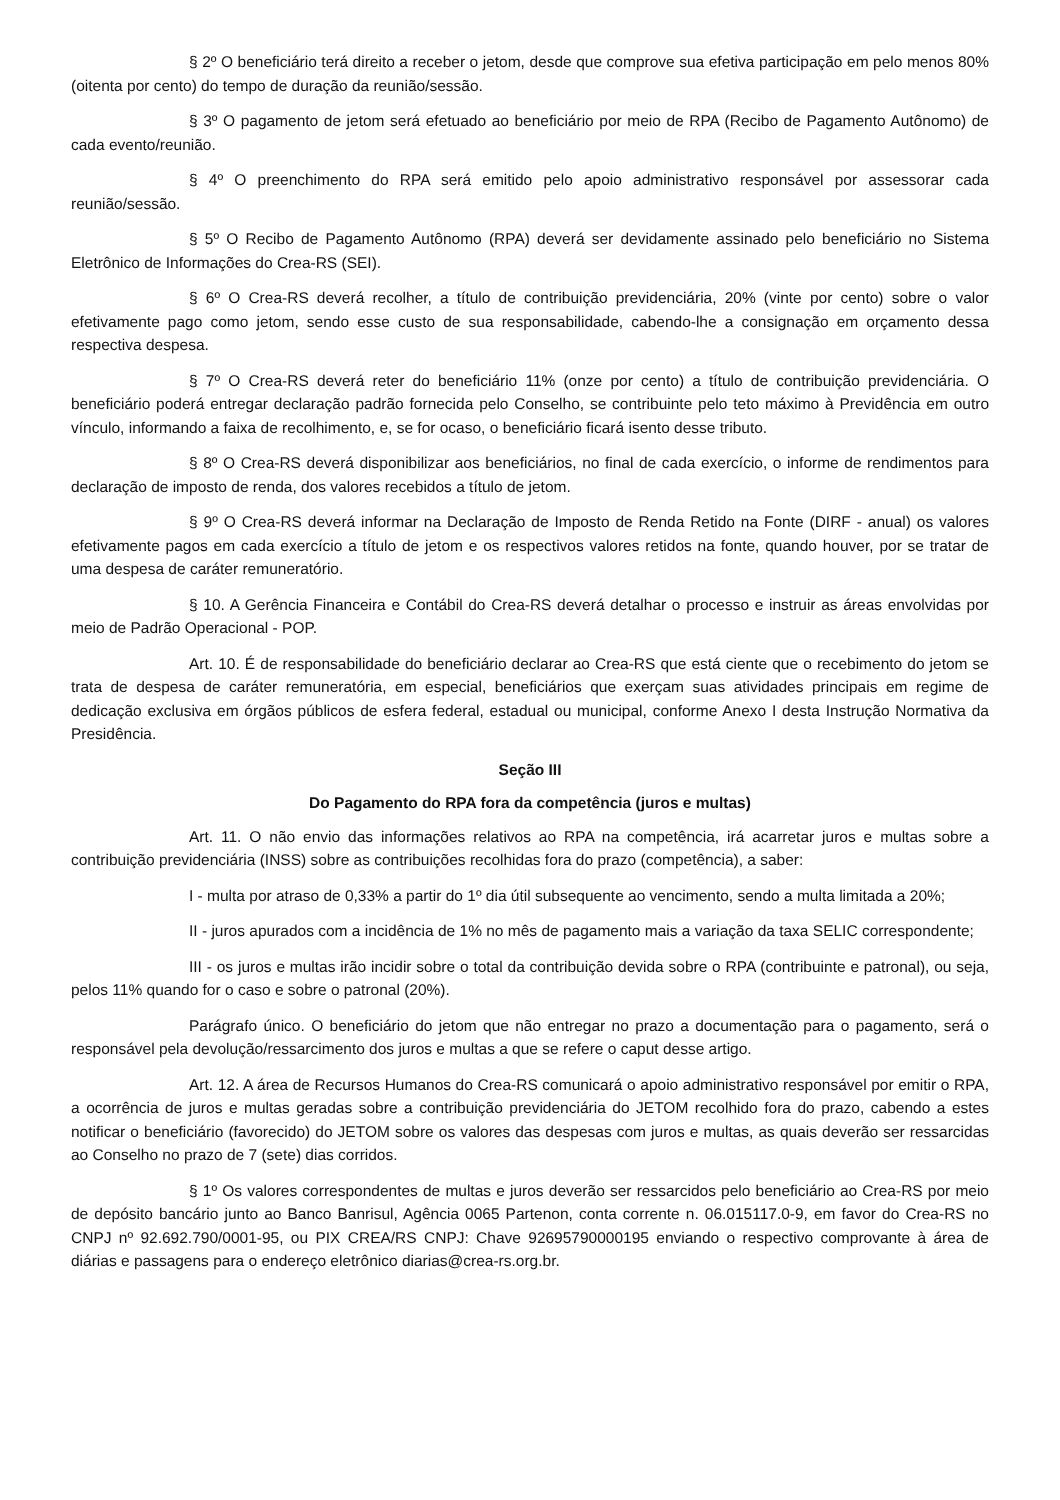§ 2º O beneficiário terá direito a receber o jetom, desde que comprove sua efetiva participação em pelo menos 80% (oitenta por cento) do tempo de duração da reunião/sessão.
§ 3º O pagamento de jetom será efetuado ao beneficiário por meio de RPA (Recibo de Pagamento Autônomo) de cada evento/reunião.
§ 4º O preenchimento do RPA será emitido pelo apoio administrativo responsável por assessorar cada reunião/sessão.
§ 5º O Recibo de Pagamento Autônomo (RPA) deverá ser devidamente assinado pelo beneficiário no Sistema Eletrônico de Informações do Crea-RS (SEI).
§ 6º O Crea-RS deverá recolher, a título de contribuição previdenciária, 20% (vinte por cento) sobre o valor efetivamente pago como jetom, sendo esse custo de sua responsabilidade, cabendo-lhe a consignação em orçamento dessa respectiva despesa.
§ 7º O Crea-RS deverá reter do beneficiário 11% (onze por cento) a título de contribuição previdenciária. O beneficiário poderá entregar declaração padrão fornecida pelo Conselho, se contribuinte pelo teto máximo à Previdência em outro vínculo, informando a faixa de recolhimento, e, se for ocaso, o beneficiário ficará isento desse tributo.
§ 8º O Crea-RS deverá disponibilizar aos beneficiários, no final de cada exercício, o informe de rendimentos para declaração de imposto de renda, dos valores recebidos a título de jetom.
§ 9º O Crea-RS deverá informar na Declaração de Imposto de Renda Retido na Fonte (DIRF - anual) os valores efetivamente pagos em cada exercício a título de jetom e os respectivos valores retidos na fonte, quando houver, por se tratar de uma despesa de caráter remuneratório.
§ 10. A Gerência Financeira e Contábil do Crea-RS deverá detalhar o processo e instruir as áreas envolvidas por meio de Padrão Operacional - POP.
Art. 10. É de responsabilidade do beneficiário declarar ao Crea-RS que está ciente que o recebimento do jetom se trata de despesa de caráter remuneratória, em especial, beneficiários que exerçam suas atividades principais em regime de dedicação exclusiva em órgãos públicos de esfera federal, estadual ou municipal, conforme Anexo I desta Instrução Normativa da Presidência.
Seção III
Do Pagamento do RPA fora da competência (juros e multas)
Art. 11. O não envio das informações relativos ao RPA na competência, irá acarretar juros e multas sobre a contribuição previdenciária (INSS) sobre as contribuições recolhidas fora do prazo (competência), a saber:
I - multa por atraso de 0,33% a partir do 1º dia útil subsequente ao vencimento, sendo a multa limitada a 20%;
II - juros apurados com a incidência de 1% no mês de pagamento mais a variação da taxa SELIC correspondente;
III - os juros e multas irão incidir sobre o total da contribuição devida sobre o RPA (contribuinte e patronal), ou seja, pelos 11% quando for o caso e sobre o patronal (20%).
Parágrafo único. O beneficiário do jetom que não entregar no prazo a documentação para o pagamento, será o responsável pela devolução/ressarcimento dos juros e multas a que se refere o caput desse artigo.
Art. 12. A área de Recursos Humanos do Crea-RS comunicará o apoio administrativo responsável por emitir o RPA, a ocorrência de juros e multas geradas sobre a contribuição previdenciária do JETOM recolhido fora do prazo, cabendo a estes notificar o beneficiário (favorecido) do JETOM sobre os valores das despesas com juros e multas, as quais deverão ser ressarcidas ao Conselho no prazo de 7 (sete) dias corridos.
§ 1º Os valores correspondentes de multas e juros deverão ser ressarcidos pelo beneficiário ao Crea-RS por meio de depósito bancário junto ao Banco Banrisul, Agência 0065 Partenon, conta corrente n. 06.015117.0-9, em favor do Crea-RS no CNPJ nº 92.692.790/0001-95, ou PIX CREA/RS CNPJ: Chave 92695790000195 enviando o respectivo comprovante à área de diárias e passagens para o endereço eletrônico diarias@crea-rs.org.br.